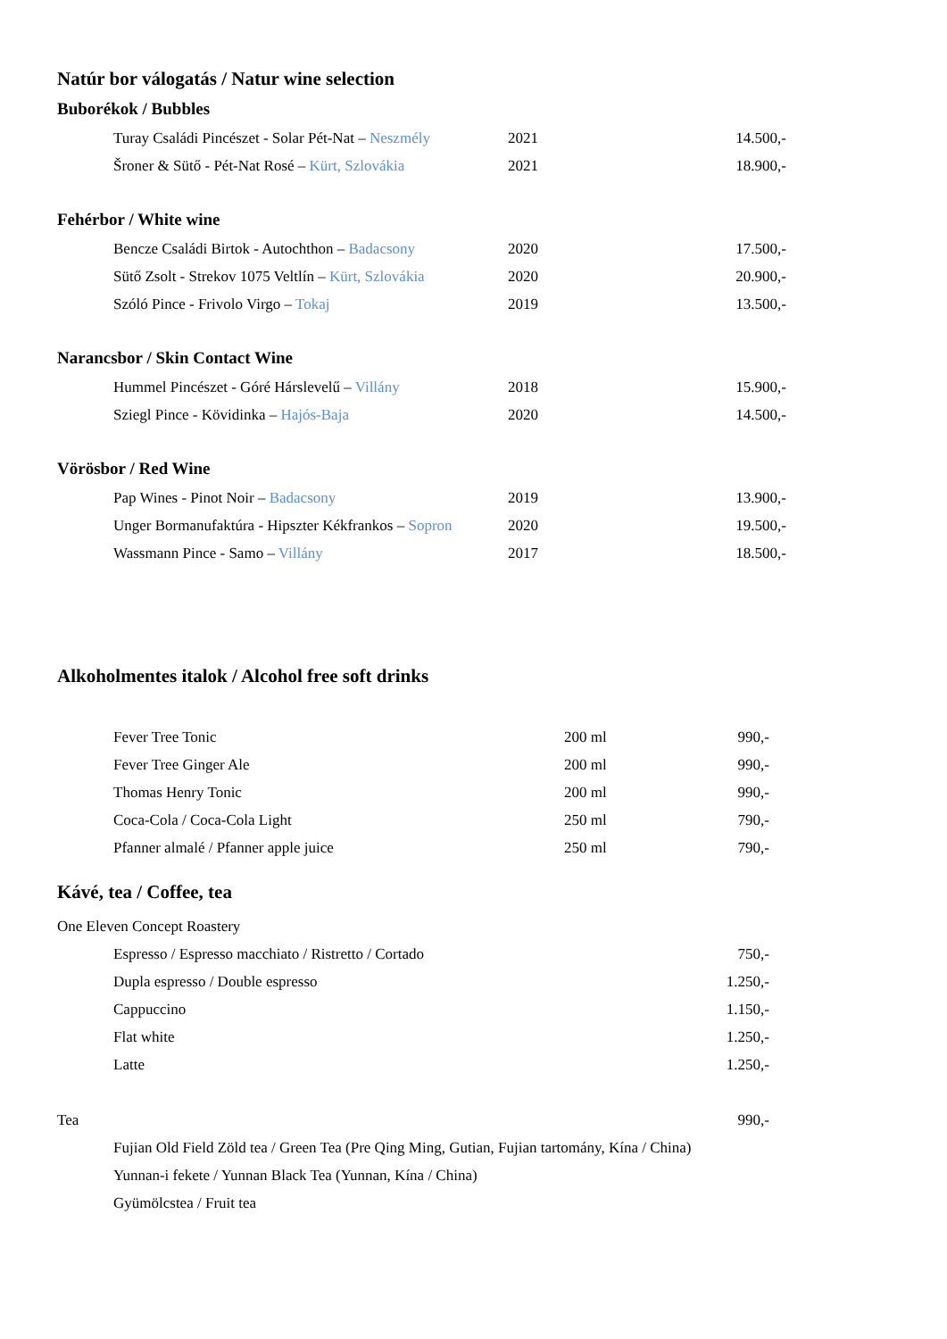Natúr bor válogatás / Natur wine selection
Buborékok / Bubbles
| Turay Családi Pincészet - Solar Pét-Nat – Neszmély | 2021 | 14.500,- |
| Šroner & Sütő - Pét-Nat Rosé – Kürt, Szlovákia | 2021 | 18.900,- |
Fehérbor / White wine
| Bencze Családi Birtok - Autochthon – Badacsony | 2020 | 17.500,- |
| Sütő Zsolt - Strekov 1075 Veltlín – Kürt, Szlovákia | 2020 | 20.900,- |
| Szóló Pince - Frivolo Virgo – Tokaj | 2019 | 13.500,- |
Narancsbor / Skin Contact Wine
| Hummel Pincészet - Góré Hárslevelű – Villány | 2018 | 15.900,- |
| Sziegl Pince - Kövidinka – Hajós-Baja | 2020 | 14.500,- |
Vörösbor / Red Wine
| Pap Wines - Pinot Noir – Badacsony | 2019 | 13.900,- |
| Unger Bormanufaktúra - Hipszter Kékfrankos – Sopron | 2020 | 19.500,- |
| Wassmann Pince - Samo – Villány | 2017 | 18.500,- |
Alkoholmentes italok / Alcohol free soft drinks
| Fever Tree Tonic | 200 ml | 990,- |
| Fever Tree Ginger Ale | 200 ml | 990,- |
| Thomas Henry Tonic | 200 ml | 990,- |
| Coca-Cola / Coca-Cola Light | 250 ml | 790,- |
| Pfanner almalé / Pfanner apple juice | 250 ml | 790,- |
Kávé, tea / Coffee, tea
| One Eleven Concept Roastery | |
| Espresso / Espresso macchiato / Ristretto / Cortado | 750,- |
| Dupla espresso / Double espresso | 1.250,- |
| Cappuccino | 1.150,- |
| Flat white | 1.250,- |
| Latte | 1.250,- |
| Tea | 990,- |
| Fujian Old Field Zöld tea / Green Tea (Pre Qing Ming, Gutian, Fujian tartomány, Kína / China) | |
| Yunnan-i fekete / Yunnan Black Tea (Yunnan, Kína / China) | |
| Gyümölcstea / Fruit tea | |